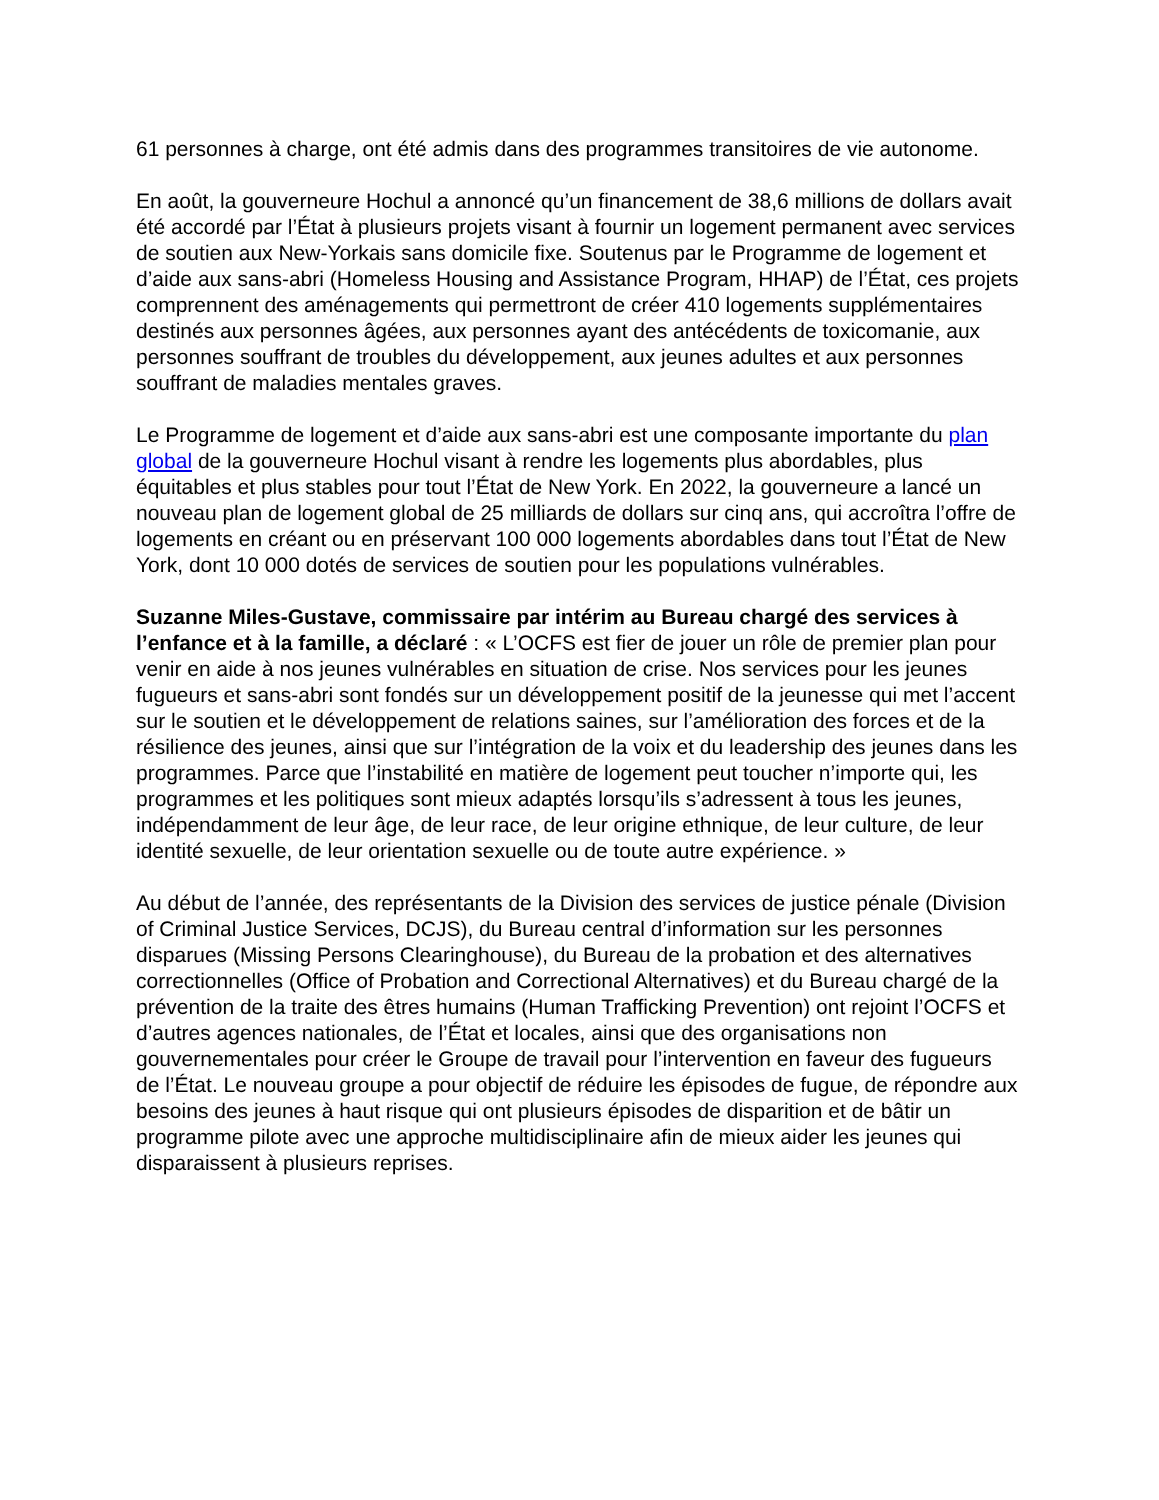61 personnes à charge, ont été admis dans des programmes transitoires de vie autonome.
En août, la gouverneure Hochul a annoncé qu’un financement de 38,6 millions de dollars avait été accordé par l’État à plusieurs projets visant à fournir un logement permanent avec services de soutien aux New-Yorkais sans domicile fixe. Soutenus par le Programme de logement et d’aide aux sans-abri (Homeless Housing and Assistance Program, HHAP) de l’État, ces projets comprennent des aménagements qui permettront de créer 410 logements supplémentaires destinés aux personnes âgées, aux personnes ayant des antécédents de toxicomanie, aux personnes souffrant de troubles du développement, aux jeunes adultes et aux personnes souffrant de maladies mentales graves.
Le Programme de logement et d’aide aux sans-abri est une composante importante du plan global de la gouverneure Hochul visant à rendre les logements plus abordables, plus équitables et plus stables pour tout l’État de New York. En 2022, la gouverneure a lancé un nouveau plan de logement global de 25 milliards de dollars sur cinq ans, qui accroîtra l’offre de logements en créant ou en préservant 100 000 logements abordables dans tout l’État de New York, dont 10 000 dotés de services de soutien pour les populations vulnérables.
Suzanne Miles-Gustave, commissaire par intérim au Bureau chargé des services à l’enfance et à la famille, a déclaré : « L’OCFS est fier de jouer un rôle de premier plan pour venir en aide à nos jeunes vulnérables en situation de crise. Nos services pour les jeunes fugueurs et sans-abri sont fondés sur un développement positif de la jeunesse qui met l’accent sur le soutien et le développement de relations saines, sur l’amélioration des forces et de la résilience des jeunes, ainsi que sur l’intégration de la voix et du leadership des jeunes dans les programmes. Parce que l’instabilité en matière de logement peut toucher n’importe qui, les programmes et les politiques sont mieux adaptés lorsqu’ils s’adressent à tous les jeunes, indépendamment de leur âge, de leur race, de leur origine ethnique, de leur culture, de leur identité sexuelle, de leur orientation sexuelle ou de toute autre expérience. »
Au début de l’année, des représentants de la Division des services de justice pénale (Division of Criminal Justice Services, DCJS), du Bureau central d’information sur les personnes disparues (Missing Persons Clearinghouse), du Bureau de la probation et des alternatives correctionnelles (Office of Probation and Correctional Alternatives) et du Bureau chargé de la prévention de la traite des êtres humains (Human Trafficking Prevention) ont rejoint l’OCFS et d’autres agences nationales, de l’État et locales, ainsi que des organisations non gouvernementales pour créer le Groupe de travail pour l’intervention en faveur des fugueurs de l’État. Le nouveau groupe a pour objectif de réduire les épisodes de fugue, de répondre aux besoins des jeunes à haut risque qui ont plusieurs épisodes de disparition et de bâtir un programme pilote avec une approche multidisciplinaire afin de mieux aider les jeunes qui disparaissent à plusieurs reprises.